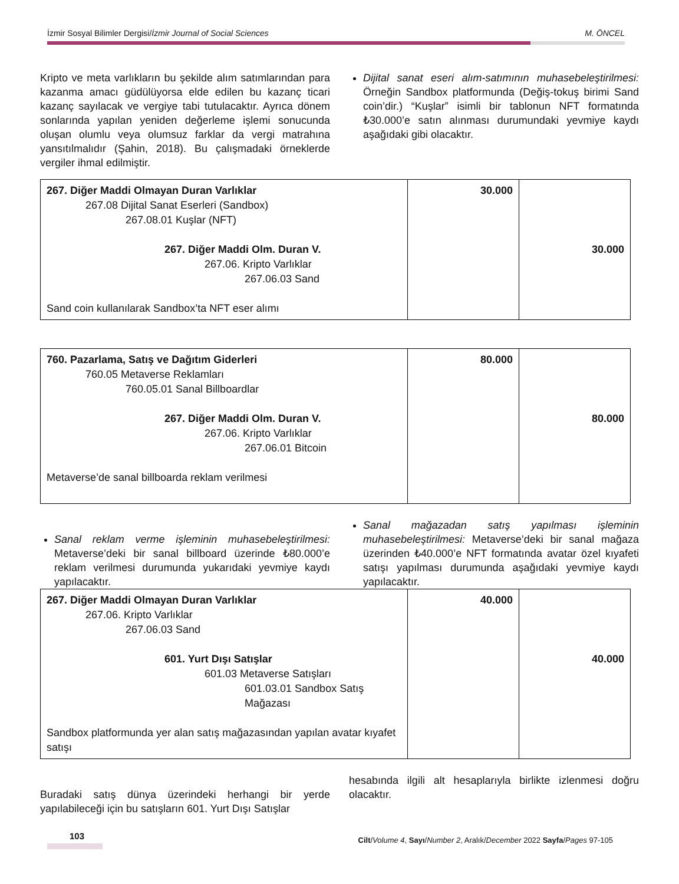İzmir Sosyal Bilimler Dergisi/İzmir Journal of Social Sciences M. ÖNCEL
Kripto ve meta varlıkların bu şekilde alım satımlarından para kazanma amacı güdülüyorsa elde edilen bu kazanç ticari kazanç sayılacak ve vergiye tabi tutulacaktır. Ayrıca dönem sonlarında yapılan yeniden değerleme işlemi sonucunda oluşan olumlu veya olumsuz farklar da vergi matrahına yansıtılmalıdır (Şahin, 2018). Bu çalışmadaki örneklerde vergiler ihmal edilmiştir.
Dijital sanat eseri alım-satımının muhasebeleştirilmesi: Örneğin Sandbox platformunda (Değiş-tokuş birimi Sand coin’dir.) “Kuşlar” isimli bir tablonun NFT formatında ₺30.000’e satın alınması durumundaki yevmiye kaydı aşağıdaki gibi olacaktır.
| 267. Diğer Maddi Olmayan Duran Varlıklar 267.08 Dijital Sanat Eserleri (Sandbox) 267.08.01 Kuşlar (NFT) 267. Diğer Maddi Olm. Duran V. 267.06. Kripto Varlıklar 267.06.03 Sand Sand coin kullanılarak Sandbox’ta NFT eser alımı | 30.000 | 30.000 |
| 760. Pazarlama, Satış ve Dağıtım Giderleri 760.05 Metaverse Reklamları 760.05.01 Sanal Billboardlar 267. Diğer Maddi Olm. Duran V. 267.06. Kripto Varlıklar 267.06.01 Bitcoin Metaverse’de sanal billboarda reklam verilmesi | 80.000 | 80.000 |
Sanal reklam verme işleminin muhasebeleştirilmesi: Metaverse’deki bir sanal billboard üzerinde ₺80.000’e reklam verilmesi durumunda yukarıdaki yevmiye kaydı yapılacaktır.
Sanal mağazadan satış yapılması işleminin muhasebeleştirilmesi: Metaverse’deki bir sanal mağaza üzerinden ₺40.000’e NFT formatında avatar özel kıyafeti satışı yapılması durumunda aşağıdaki yevmiye kaydı yapılacaktır.
| 267. Diğer Maddi Olmayan Duran Varlıklar 267.06. Kripto Varlıklar 267.06.03 Sand 601. Yurt Dışı Satışlar 601.03 Metaverse Satışları 601.03.01 Sandbox Satış Mağazası Sandbox platformunda yer alan satış mağazasından yapılan avatar kıyafet satışı | 40.000 | 40.000 |
Buradaki satış dünya üzerindeki herhangi bir yerde yapılabileceği için bu satışların 601. Yurt Dışı Satışlar
hesabında ilgili alt hesaplarıyla birlikte izlenmesi doğru olacaktır.
103
Cilt/Volume 4, Sayı/Number 2, Aralık/December 2022 Sayfa/Pages 97-105